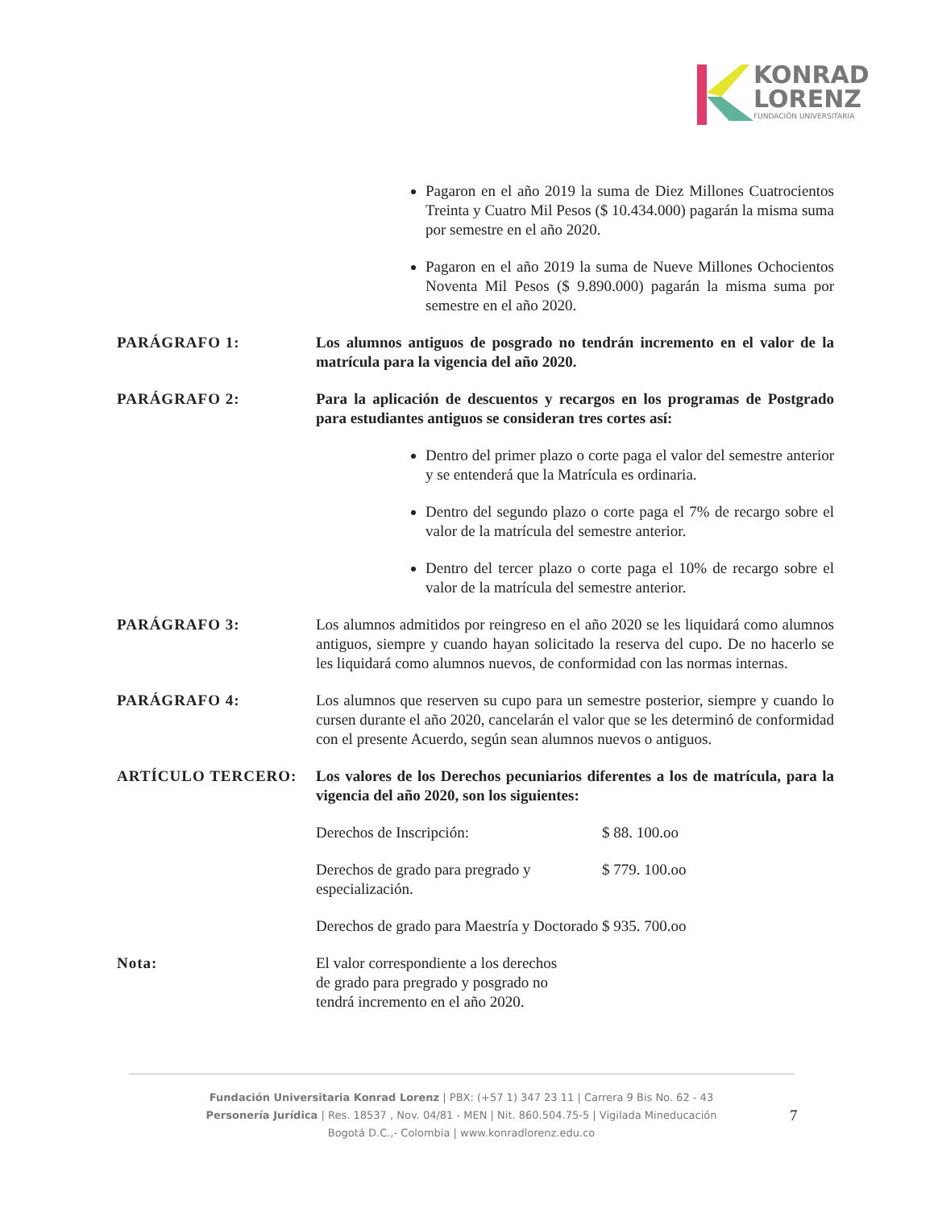KONRAD
LORENZ
FUNDACIÓN UNIVERSITARIA
Pagaron en el año 2019 la suma de Diez Millones Cuatrocientos Treinta y Cuatro Mil Pesos ($ 10.434.000) pagarán la misma suma por semestre en el año 2020.
Pagaron en el año 2019 la suma de Nueve Millones Ochocientos Noventa Mil Pesos ($ 9.890.000) pagarán la misma suma por semestre en el año 2020.
PARÁGRAFO 1: Los alumnos antiguos de posgrado no tendrán incremento en el valor de la matrícula para la vigencia del año 2020.
PARÁGRAFO 2: Para la aplicación de descuentos y recargos en los programas de Postgrado para estudiantes antiguos se consideran tres cortes así:
Dentro del primer plazo o corte paga el valor del semestre anterior y se entenderá que la Matrícula es ordinaria.
Dentro del segundo plazo o corte paga el 7% de recargo sobre el valor de la matrícula del semestre anterior.
Dentro del tercer plazo o corte paga el 10% de recargo sobre el valor de la matrícula del semestre anterior.
PARÁGRAFO 3: Los alumnos admitidos por reingreso en el año 2020 se les liquidará como alumnos antiguos, siempre y cuando hayan solicitado la reserva del cupo. De no hacerlo se les liquidará como alumnos nuevos, de conformidad con las normas internas.
PARÁGRAFO 4: Los alumnos que reserven su cupo para un semestre posterior, siempre y cuando lo cursen durante el año 2020, cancelarán el valor que se les determinó de conformidad con el presente Acuerdo, según sean alumnos nuevos o antiguos.
ARTÍCULO TERCERO: Los valores de los Derechos pecuniarios diferentes a los de matrícula, para la vigencia del año 2020, son los siguientes:
Derechos de Inscripción: $ 88. 100.oo
Derechos de grado para pregrado y especialización. $ 779. 100.oo
Derechos de grado para Maestría y Doctorado $ 935. 700.oo
Nota: El valor correspondiente a los derechos de grado para pregrado y posgrado no tendrá incremento en el año 2020.
Fundación Universitaria Konrad Lorenz | PBX: (+57 1) 347 23 11 | Carrera 9 Bis No. 62 - 43
Personería Jurídica | Res. 18537 , Nov. 04/81 - MEN | Nit. 860.504.75-5 | Vigilada Mineducación
Bogotá D.C.,- Colombia | www.konradlorenz.edu.co
7